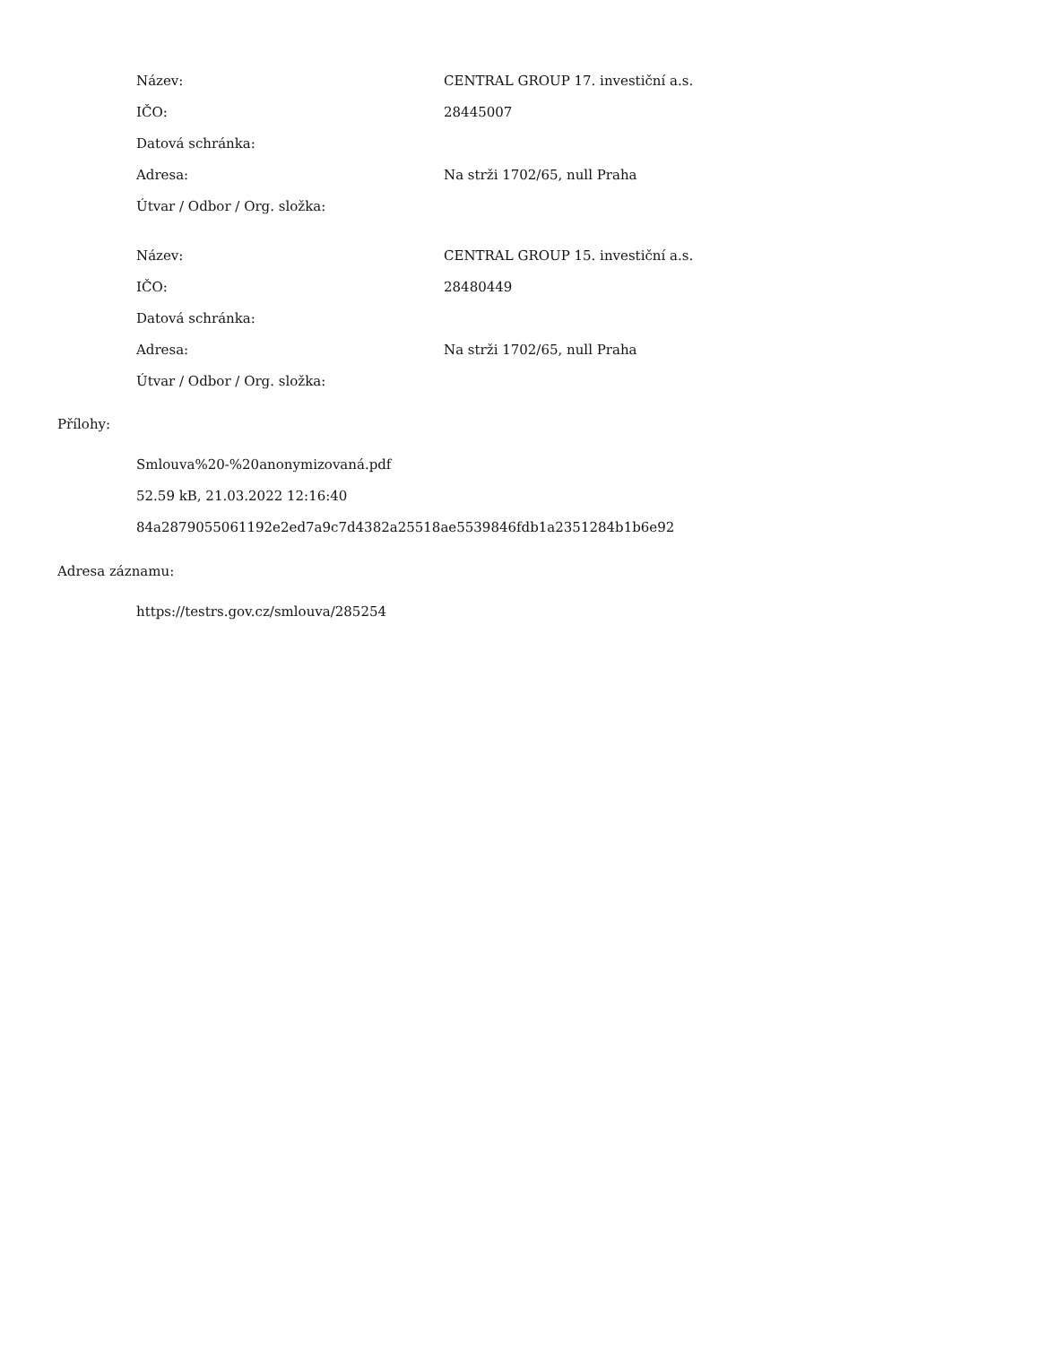| Název: | CENTRAL GROUP 17. investiční a.s. |
| IČO: | 28445007 |
| Datová schránka: | |
| Adresa: | Na strži 1702/65, null Praha |
| Útvar / Odbor / Org. složka: | |
| Název: | CENTRAL GROUP 15. investiční a.s. |
| IČO: | 28480449 |
| Datová schránka: | |
| Adresa: | Na strži 1702/65, null Praha |
| Útvar / Odbor / Org. složka: | |
Přílohy:
Smlouva%20-%20anonymizovaná.pdf
52.59 kB, 21.03.2022 12:16:40
84a2879055061192e2ed7a9c7d4382a25518ae5539846fdb1a2351284b1b6e92
Adresa záznamu:
https://testrs.gov.cz/smlouva/285254